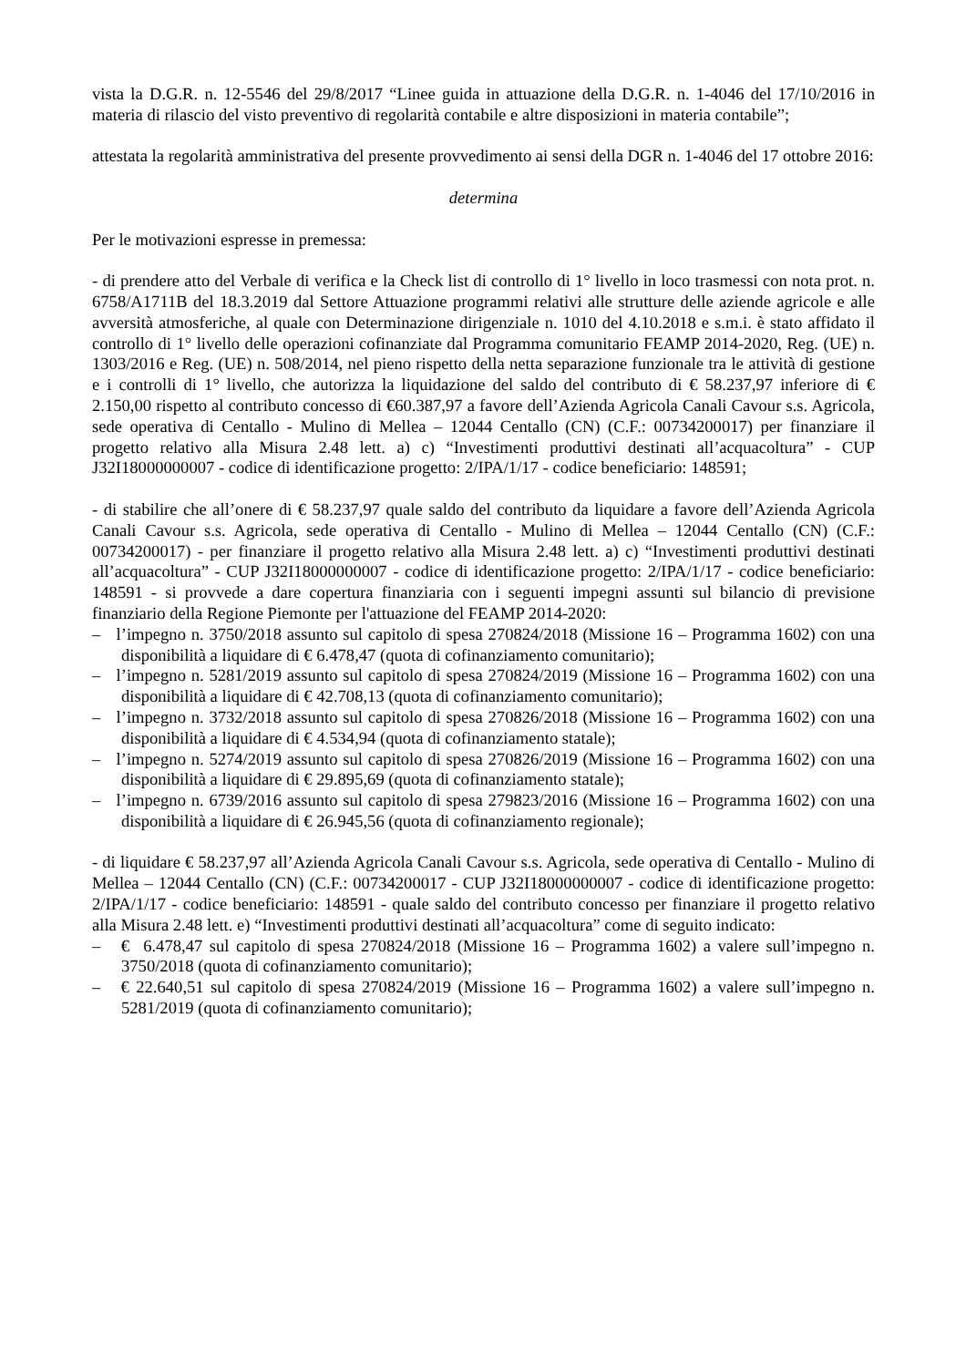vista la D.G.R. n. 12-5546 del 29/8/2017 “Linee guida in attuazione della D.G.R. n. 1-4046 del 17/10/2016 in materia di rilascio del visto preventivo di regolarità contabile e altre disposizioni in materia contabile”;
attestata la regolarità amministrativa del presente provvedimento ai sensi della DGR n. 1-4046 del 17 ottobre 2016:
determina
Per le motivazioni espresse in premessa:
- di prendere atto del Verbale di verifica e la Check list di controllo di 1° livello in loco trasmessi con nota prot. n. 6758/A1711B del 18.3.2019 dal Settore Attuazione programmi relativi alle strutture delle aziende agricole e alle avversità atmosferiche, al quale con Determinazione dirigenziale n. 1010 del 4.10.2018 e s.m.i. è stato affidato il controllo di 1° livello delle operazioni cofinanziate dal Programma comunitario FEAMP 2014-2020, Reg. (UE) n. 1303/2016 e Reg. (UE) n. 508/2014, nel pieno rispetto della netta separazione funzionale tra le attività di gestione e i controlli di 1° livello, che autorizza la liquidazione del saldo del contributo di € 58.237,97 inferiore di € 2.150,00 rispetto al contributo concesso di €60.387,97 a favore dell’Azienda Agricola Canali Cavour s.s. Agricola, sede operativa di Centallo - Mulino di Mellea – 12044 Centallo (CN) (C.F.: 00734200017) per finanziare il progetto relativo alla Misura 2.48 lett. a) c) “Investimenti produttivi destinati all’acquacoltura” - CUP J32I18000000007 - codice di identificazione progetto: 2/IPA/1/17 - codice beneficiario: 148591;
- di stabilire che all’onere di € 58.237,97 quale saldo del contributo da liquidare a favore dell’Azienda Agricola Canali Cavour s.s. Agricola, sede operativa di Centallo - Mulino di Mellea – 12044 Centallo (CN) (C.F.: 00734200017) - per finanziare il progetto relativo alla Misura 2.48 lett. a) c) “Investimenti produttivi destinati all’acquacoltura” - CUP J32I18000000007 - codice di identificazione progetto: 2/IPA/1/17 - codice beneficiario: 148591 - si provvede a dare copertura finanziaria con i seguenti impegni assunti sul bilancio di previsione finanziario della Regione Piemonte per l'attuazione del FEAMP 2014-2020:
– l’impegno n. 3750/2018 assunto sul capitolo di spesa 270824/2018 (Missione 16 – Programma 1602) con una disponibilità a liquidare di € 6.478,47 (quota di cofinanziamento comunitario);
– l’impegno n. 5281/2019 assunto sul capitolo di spesa 270824/2019 (Missione 16 – Programma 1602) con una disponibilità a liquidare di € 42.708,13 (quota di cofinanziamento comunitario);
– l’impegno n. 3732/2018 assunto sul capitolo di spesa 270826/2018 (Missione 16 – Programma 1602) con una disponibilità a liquidare di € 4.534,94 (quota di cofinanziamento statale);
– l’impegno n. 5274/2019 assunto sul capitolo di spesa 270826/2019 (Missione 16 – Programma 1602) con una disponibilità a liquidare di € 29.895,69 (quota di cofinanziamento statale);
– l’impegno n. 6739/2016 assunto sul capitolo di spesa 279823/2016 (Missione 16 – Programma 1602) con una disponibilità a liquidare di € 26.945,56 (quota di cofinanziamento regionale);
- di liquidare € 58.237,97 all’Azienda Agricola Canali Cavour s.s. Agricola, sede operativa di Centallo - Mulino di Mellea – 12044 Centallo (CN) (C.F.: 00734200017 - CUP J32I18000000007 - codice di identificazione progetto: 2/IPA/1/17 - codice beneficiario: 148591 - quale saldo del contributo concesso per finanziare il progetto relativo alla Misura 2.48 lett. e) “Investimenti produttivi destinati all’acquacoltura” come di seguito indicato:
– € 6.478,47 sul capitolo di spesa 270824/2018 (Missione 16 – Programma 1602) a valere sull’impegno n. 3750/2018 (quota di cofinanziamento comunitario);
– € 22.640,51 sul capitolo di spesa 270824/2019 (Missione 16 – Programma 1602) a valere sull’impegno n. 5281/2019 (quota di cofinanziamento comunitario);